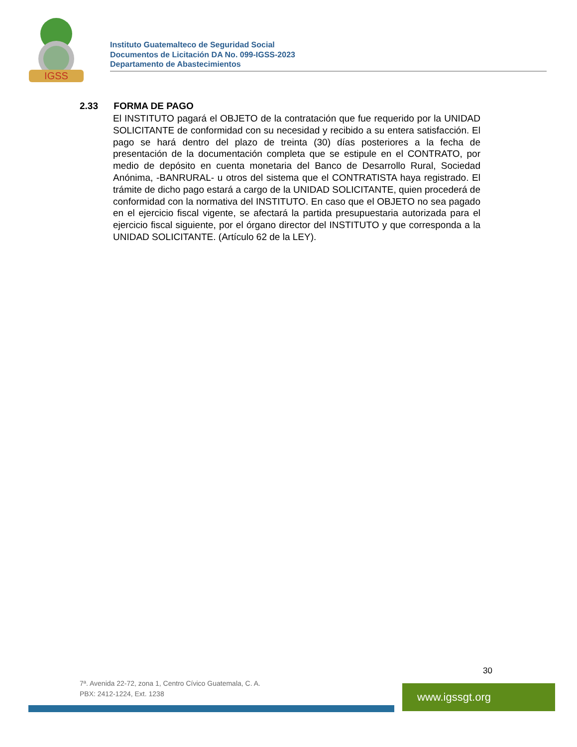IGSS
Instituto Guatemalteco de Seguridad Social
Documentos de Licitación DA No. 099-IGSS-2023
Departamento de Abastecimientos
2.33 FORMA DE PAGO
El INSTITUTO pagará el OBJETO de la contratación que fue requerido por la UNIDAD SOLICITANTE de conformidad con su necesidad y recibido a su entera satisfacción. El pago se hará dentro del plazo de treinta (30) días posteriores a la fecha de presentación de la documentación completa que se estipule en el CONTRATO, por medio de depósito en cuenta monetaria del Banco de Desarrollo Rural, Sociedad Anónima, -BANRURAL- u otros del sistema que el CONTRATISTA haya registrado. El trámite de dicho pago estará a cargo de la UNIDAD SOLICITANTE, quien procederá de conformidad con la normativa del INSTITUTO. En caso que el OBJETO no sea pagado en el ejercicio fiscal vigente, se afectará la partida presupuestaria autorizada para el ejercicio fiscal siguiente, por el órgano director del INSTITUTO y que corresponda a la UNIDAD SOLICITANTE. (Artículo 62 de la LEY).
30
7ª. Avenida 22-72, zona 1, Centro Cívico Guatemala, C. A.
PBX: 2412-1224, Ext. 1238
www.igssgt.org